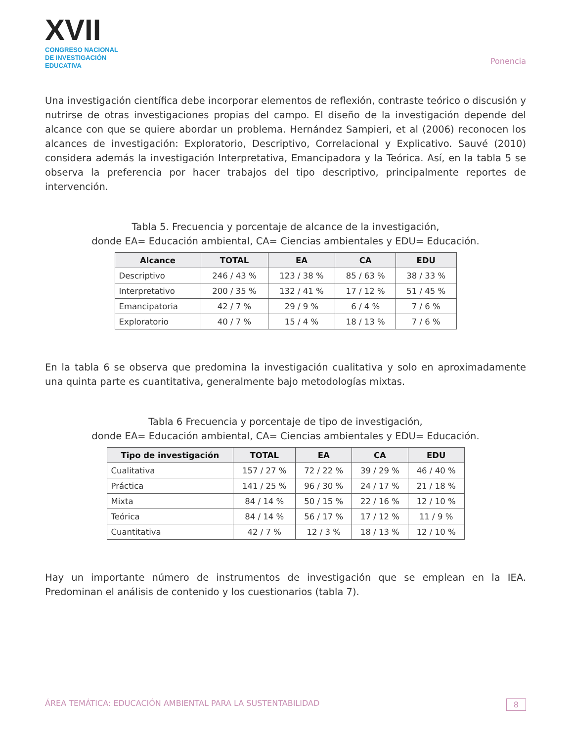XVII
CONGRESO NACIONAL DE INVESTIGACIÓN EDUCATIVA
Ponencia
Una investigación científica debe incorporar elementos de reflexión, contraste teórico o discusión y nutrirse de otras investigaciones propias del campo. El diseño de la investigación depende del alcance con que se quiere abordar un problema. Hernández Sampieri, et al (2006) reconocen los alcances de investigación: Exploratorio, Descriptivo, Correlacional y Explicativo. Sauvé (2010) considera además la investigación Interpretativa, Emancipadora y la Teórica. Así, en la tabla 5 se observa la preferencia por hacer trabajos del tipo descriptivo, principalmente reportes de intervención.
Tabla 5. Frecuencia y porcentaje de alcance de la investigación,
donde EA= Educación ambiental, CA= Ciencias ambientales y EDU= Educación.
| Alcance | TOTAL | EA | CA | EDU |
| --- | --- | --- | --- | --- |
| Descriptivo | 246 / 43 % | 123 / 38 % | 85 / 63 % | 38 / 33 % |
| Interpretativo | 200 / 35 % | 132 / 41 % | 17 / 12 % | 51 / 45 % |
| Emancipatoria | 42 / 7 % | 29 / 9 % | 6 / 4 % | 7 / 6 % |
| Exploratorio | 40 / 7 % | 15 / 4 % | 18 / 13 % | 7 / 6 % |
En la tabla 6 se observa que predomina la investigación cualitativa y solo en aproximadamente una quinta parte es cuantitativa, generalmente bajo metodologías mixtas.
Tabla 6 Frecuencia y porcentaje de tipo de investigación,
donde EA= Educación ambiental, CA= Ciencias ambientales y EDU= Educación.
| Tipo de investigación | TOTAL | EA | CA | EDU |
| --- | --- | --- | --- | --- |
| Cualitativa | 157 / 27 % | 72 / 22 % | 39 / 29 % | 46 / 40 % |
| Práctica | 141 / 25 % | 96 / 30 % | 24 / 17 % | 21 / 18 % |
| Mixta | 84 / 14 % | 50 / 15 % | 22 / 16 % | 12 / 10 % |
| Teórica | 84 / 14 % | 56 / 17 % | 17 / 12 % | 11 / 9 % |
| Cuantitativa | 42 / 7 % | 12 / 3 % | 18 / 13 % | 12 / 10 % |
Hay un importante número de instrumentos de investigación que se emplean en la IEA. Predominan el análisis de contenido y los cuestionarios (tabla 7).
ÁREA TEMÁTICA: EDUCACIÓN AMBIENTAL PARA LA SUSTENTABILIDAD 8